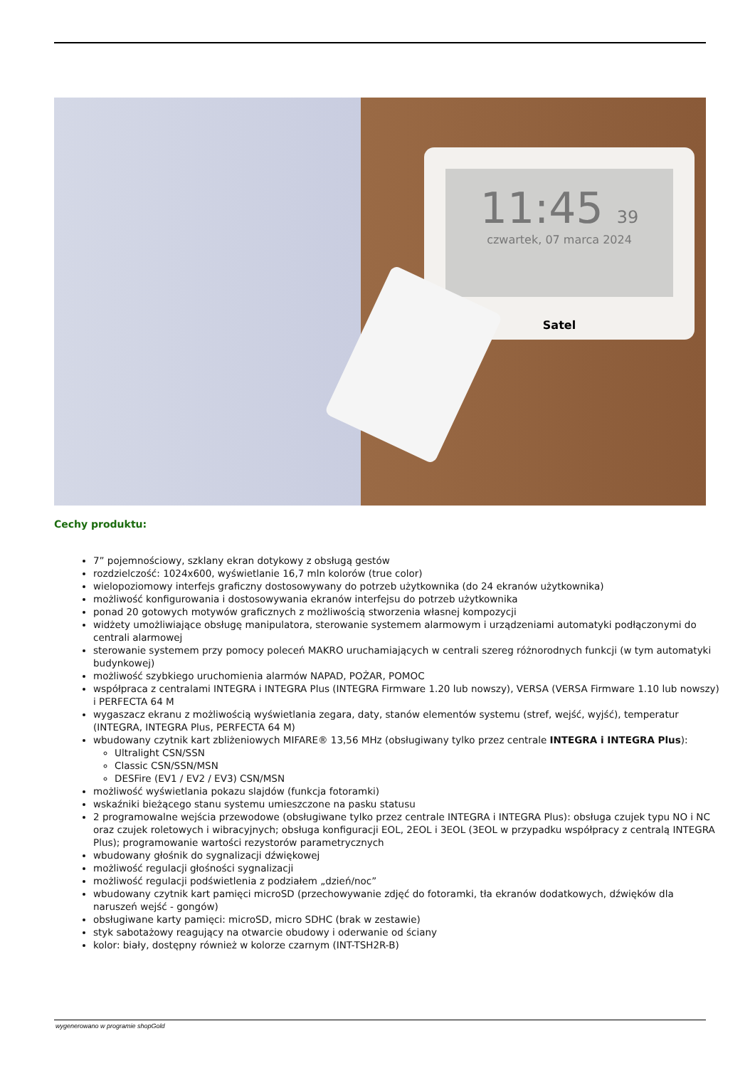11:45 39
czwartek, 07 marca 2024
Satel
Cechy produktu:
7” pojemnościowy, szklany ekran dotykowy z obsługą gestów
rozdzielczość: 1024x600, wyświetlanie 16,7 mln kolorów (true color)
wielopoziomowy interfejs graficzny dostosowywany do potrzeb użytkownika (do 24 ekranów użytkownika)
możliwość konfigurowania i dostosowywania ekranów interfejsu do potrzeb użytkownika
ponad 20 gotowych motywów graficznych z możliwością stworzenia własnej kompozycji
widżety umożliwiające obsługę manipulatora, sterowanie systemem alarmowym i urządzeniami automatyki podłączonymi do centrali alarmowej
sterowanie systemem przy pomocy poleceń MAKRO uruchamiających w centrali szereg różnorodnych funkcji (w tym automatyki budynkowej)
możliwość szybkiego uruchomienia alarmów NAPAD, POŻAR, POMOC
współpraca z centralami INTEGRA i INTEGRA Plus (INTEGRA Firmware 1.20 lub nowszy), VERSA (VERSA Firmware 1.10 lub nowszy) i PERFECTA 64 M
wygaszacz ekranu z możliwością wyświetlania zegara, daty, stanów elementów systemu (stref, wejść, wyjść), temperatur (INTEGRA, INTEGRA Plus, PERFECTA 64 M)
wbudowany czytnik kart zbliżeniowych MIFARE® 13,56 MHz (obsługiwany tylko przez centrale INTEGRA i INTEGRA Plus):
Ultralight CSN/SSN
Classic CSN/SSN/MSN
DESFire (EV1 / EV2 / EV3) CSN/MSN
możliwość wyświetlania pokazu slajdów (funkcja fotoramki)
wskaźniki bieżącego stanu systemu umieszczone na pasku statusu
2 programowalne wejścia przewodowe (obsługiwane tylko przez centrale INTEGRA i INTEGRA Plus): obsługa czujek typu NO i NC oraz czujek roletowych i wibracyjnych; obsługa konfiguracji EOL, 2EOL i 3EOL (3EOL w przypadku współpracy z centralą INTEGRA Plus); programowanie wartości rezystorów parametrycznych
wbudowany głośnik do sygnalizacji dźwiękowej
możliwość regulacji głośności sygnalizacji
możliwość regulacji podświetlenia z podziałem „dzień/noc”
wbudowany czytnik kart pamięci microSD (przechowywanie zdjęć do fotoramki, tła ekranów dodatkowych, dźwięków dla naruszeń wejść - gongów)
obsługiwane karty pamięci: microSD, micro SDHC (brak w zestawie)
styk sabotażowy reagujący na otwarcie obudowy i oderwanie od ściany
kolor: biały, dostępny również w kolorze czarnym (INT-TSH2R-B)
wygenerowano w programie shopGold